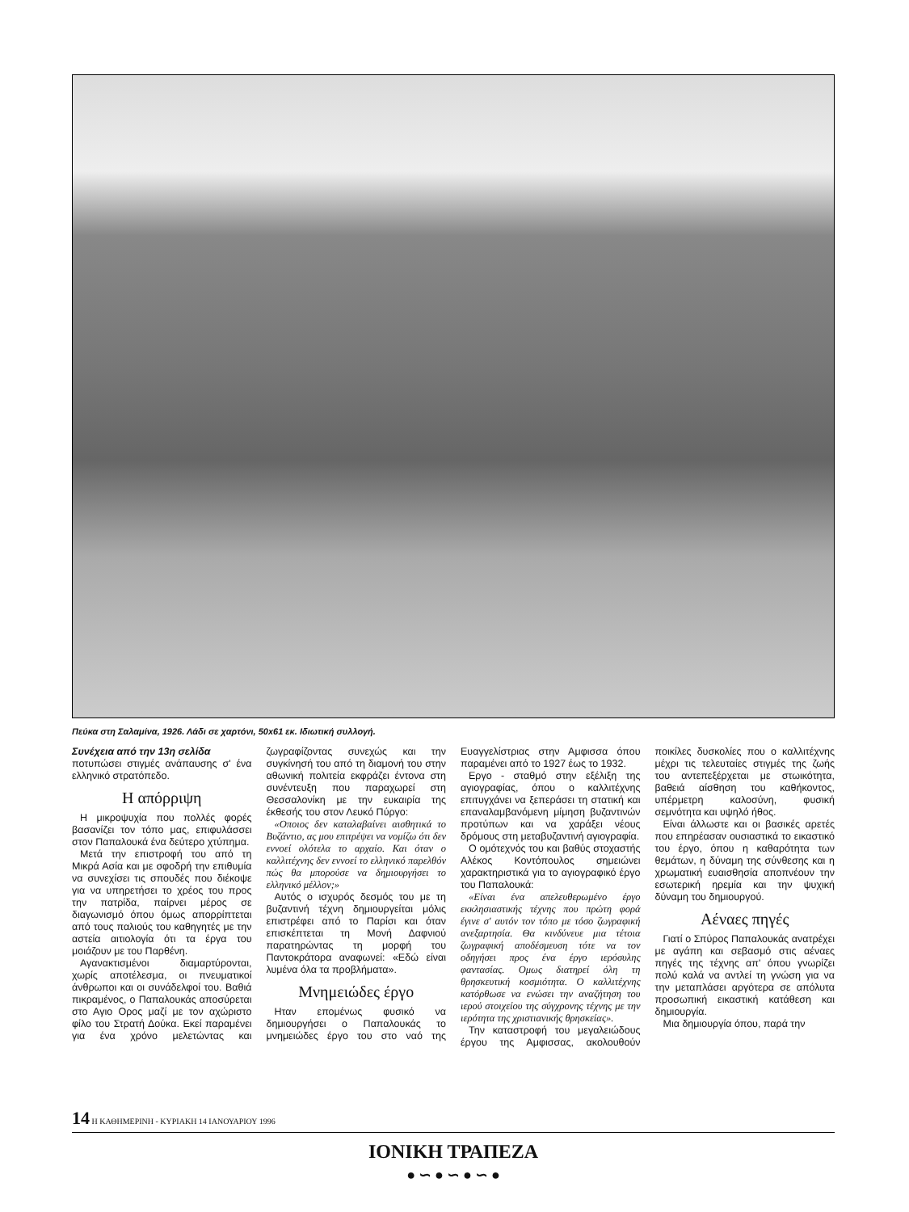Πεύκα στη Σαλαμίνα, 1926. Λάδι σε χαρτόνι, 50x61 εκ. Ιδιωτική συλλογή.
Συνέχεια από την 13η σελίδα
ποτυπώσει στιγμές ανάπαυσης σ' ένα ελληνικό στρατόπεδο.
Η απόρριψη
Η μικροψυχία που πολλές φορές βασανίζει τον τόπο μας, επιφυλάσσει στον Παπαλουκά ένα δεύτερο χτύπημα.
Μετά την επιστροφή του από τη Μικρά Ασία και με σφοδρή την επιθυμία να συνεχίσει τις σπουδές που διέκοψε για να υπηρετήσει το χρέος του προς την πατρίδα, παίρνει μέρος σε διαγωνισμό όπου όμως απορρίπτεται από τους παλιούς του καθηγητές με την αστεία αιτιολογία ότι τα έργα του μοιάζουν με του Παρθένη.
Αγανακτισμένοι διαμαρτύρονται, χωρίς αποτέλεσμα, οι πνευματικοί άνθρωποι και οι συνάδελφοί του. Βαθιά πικραμένος, ο Παπαλουκάς αποσύρεται στο Αγιο Ορος μαζί με τον αχώριστο φίλο του Στρατή Δούκα. Εκεί παραμένει για ένα χρόνο μελετώντας και ζωγραφίζοντας συνεχώς και την συγκίνησή του από τη διαμονή του στην αθωνική πολιτεία εκφράζει έντονα στη συνέντευξη που παραχωρεί στη Θεσσαλονίκη με την ευκαιρία της έκθεσής του στον Λευκό Πύργο:
«Οποιος δεν καταλαβαίνει αισθητικά το Βυζάντιο, ας μου επιτρέψει να νομίζω ότι δεν εννοεί ολότελα το αρχαίο. Και όταν ο καλλιτέχνης δεν εννοεί το ελληνικό παρελθόν πώς θα μπορούσε να δημιουργήσει το ελληνικό μέλλον;»
Αυτός ο ισχυρός δεσμός του με τη βυζαντινή τέχνη δημιουργείται μόλις επιστρέφει από το Παρίσι και όταν επισκέπτεται τη Μονή Δαφνιού παρατηρώντας τη μορφή του Παντοκράτορα αναφωνεί: «Εδώ είναι λυμένα όλα τα προβλήματα».
Μνημειώδες έργο
Ηταν επομένως φυσικό να δημιουργήσει ο Παπαλουκάς το μνημειώδες έργο του στο ναό της Ευαγγελίστριας στην Αμφισσα όπου παραμένει από το 1927 έως το 1932.
Εργο - σταθμό στην εξέλιξη της αγιογραφίας, όπου ο καλλιτέχνης επιτυγχάνει να ξεπεράσει τη στατική και επαναλαμβανόμενη μίμηση βυζαντινών προτύπων και να χαράξει νέους δρόμους στη μεταβυζαντινή αγιογραφία.
Ο ομότεχνός του και βαθύς στοχαστής Αλέκος Κοντόπουλος σημειώνει χαρακτηριστικά για το αγιογραφικό έργο του Παπαλουκά:
«Είναι ένα απελευθερωμένο έργο εκκλησιαστικής τέχνης που πρώτη φορά έγινε σ' αυτόν τον τόπο με τόσο ζωγραφική ανεξαρτησία. Θα κινδύνευε μια τέτοια ζωγραφική αποδέσμευση τότε να τον οδηγήσει προς ένα έργο ιερόσυλης φαντασίας. Ομως διατηρεί όλη τη θρησκευτική κοσμιότητα. Ο καλλιτέχνης κατόρθωσε να ενώσει την αναζήτηση του ιερού στοιχείου της σύγχρονης τέχνης με την ιερότητα της χριστιανικής θρησκείας».
Την καταστροφή του μεγαλειώδους έργου της Αμφισσας, ακολουθούν ποικίλες δυσκολίες που ο καλλιτέχνης μέχρι τις τελευταίες στιγμές της ζωής του αντεπεξέρχεται με στωικότητα, βαθειά αίσθηση του καθήκοντος, υπέρμετρη καλοσύνη, φυσική σεμνότητα και υψηλό ήθος.
Είναι άλλωστε και οι βασικές αρετές που επηρέασαν ουσιαστικά το εικαστικό του έργο, όπου η καθαρότητα των θεμάτων, η δύναμη της σύνθεσης και η χρωματική ευαισθησία αποπνέουν την εσωτερική ηρεμία και την ψυχική δύναμη του δημιουργού.
Αέναες πηγές
Γιατί ο Σπύρος Παπαλουκάς ανατρέχει με αγάπη και σεβασμό στις αέναες πηγές της τέχνης απ' όπου γνωρίζει πολύ καλά να αντλεί τη γνώση για να την μεταπλάσει αργότερα σε απόλυτα προσωπική εικαστική κατάθεση και δημιουργία.
Μια δημιουργία όπου, παρά την
14 Η ΚΑΘΗΜΕΡΙΝΗ - ΚΥΡΙΑΚΗ 14 ΙΑΝΟΥΑΡΙΟΥ 1996
ΙΟΝΙΚΗ ΤΡΑΠΕΖΑ
● ∽ ● ∽ ● ∽ ●